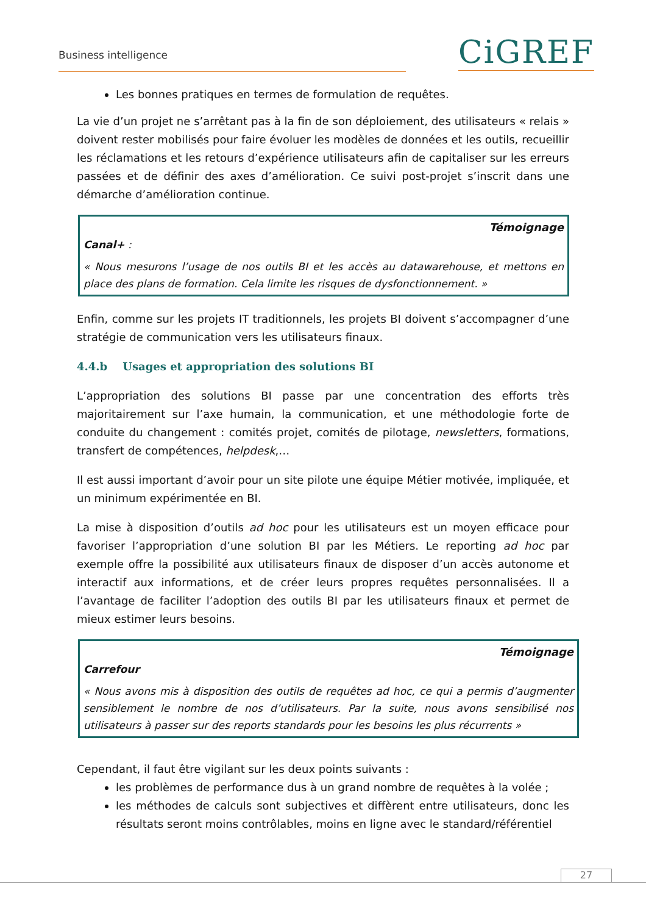Business intelligence CiGREF
Les bonnes pratiques en termes de formulation de requêtes.
La vie d’un projet ne s’arrêtant pas à la fin de son déploiement, des utilisateurs « relais » doivent rester mobilisés pour faire évoluer les modèles de données et les outils, recueillir les réclamations et les retours d’expérience utilisateurs afin de capitaliser sur les erreurs passées et de définir des axes d’amélioration. Ce suivi post-projet s’inscrit dans une démarche d’amélioration continue.
Témoignage
Canal+ :
« Nous mesurons l’usage de nos outils BI et les accès au datawarehouse, et mettons en place des plans de formation. Cela limite les risques de dysfonctionnement. »
Enfin, comme sur les projets IT traditionnels, les projets BI doivent s’accompagner d’une stratégie de communication vers les utilisateurs finaux.
4.4.b Usages et appropriation des solutions BI
L’appropriation des solutions BI passe par une concentration des efforts très majoritairement sur l’axe humain, la communication, et une méthodologie forte de conduite du changement : comités projet, comités de pilotage, newsletters, formations, transfert de compétences, helpdesk,…
Il est aussi important d’avoir pour un site pilote une équipe Métier motivée, impliquée, et un minimum expérimentée en BI.
La mise à disposition d’outils ad hoc pour les utilisateurs est un moyen efficace pour favoriser l’appropriation d’une solution BI par les Métiers. Le reporting ad hoc par exemple offre la possibilité aux utilisateurs finaux de disposer d’un accès autonome et interactif aux informations, et de créer leurs propres requêtes personnalisées. Il a l’avantage de faciliter l’adoption des outils BI par les utilisateurs finaux et permet de mieux estimer leurs besoins.
Témoignage
Carrefour
« Nous avons mis à disposition des outils de requêtes ad hoc, ce qui a permis d’augmenter sensiblement le nombre de nos d’utilisateurs. Par la suite, nous avons sensibilisé nos utilisateurs à passer sur des reports standards pour les besoins les plus récurrents »
Cependant, il faut être vigilant sur les deux points suivants :
les problèmes de performance dus à un grand nombre de requêtes à la volée ;
les méthodes de calculs sont subjectives et diffèrent entre utilisateurs, donc les résultats seront moins contrôlables, moins en ligne avec le standard/référentiel
27